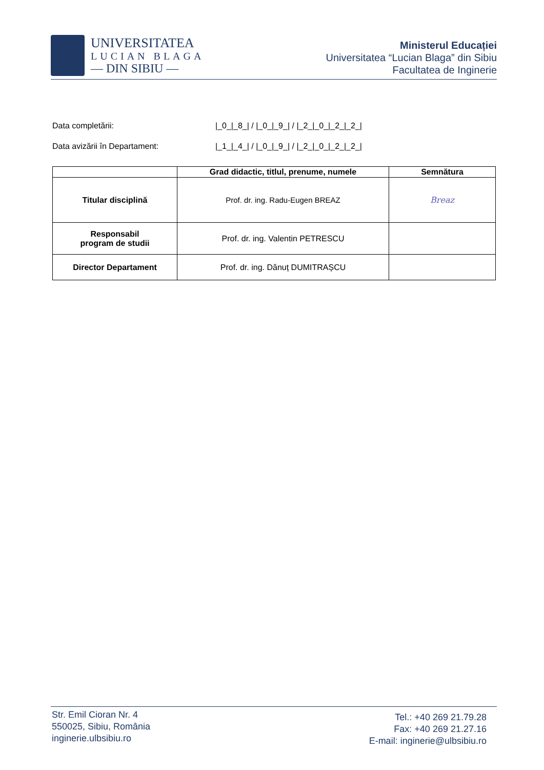UNIVERSITATEA
LUCIAN BLAGA
— DIN SIBIU —
Ministerul Educației
Universitatea “Lucian Blaga” din Sibiu
Facultatea de Inginerie
Data completării: |_0_|_8_| / |_0_|_9_| / |_2_|_0_|_2_|_2_|
Data avizării în Departament: |_1_|_4_| / |_0_|_9_| / |_2_|_0_|_2_|_2_|
| | Grad didactic, titlul, prenume, numele | Semnătura |
| --- | --- | --- |
| Titular disciplină | Prof. dr. ing. Radu-Eugen BREAZ | Breaz |
| Responsabil program de studii | Prof. dr. ing. Valentin PETRESCU | |
| Director Departament | Prof. dr. ing. Dănuț DUMITRAȘCU | |
Str. Emil Cioran Nr. 4
550025, Sibiu, România
inginerie.ulbsibiu.ro
Tel.: +40 269 21.79.28
Fax: +40 269 21.27.16
E-mail: inginerie@ulbsibiu.ro